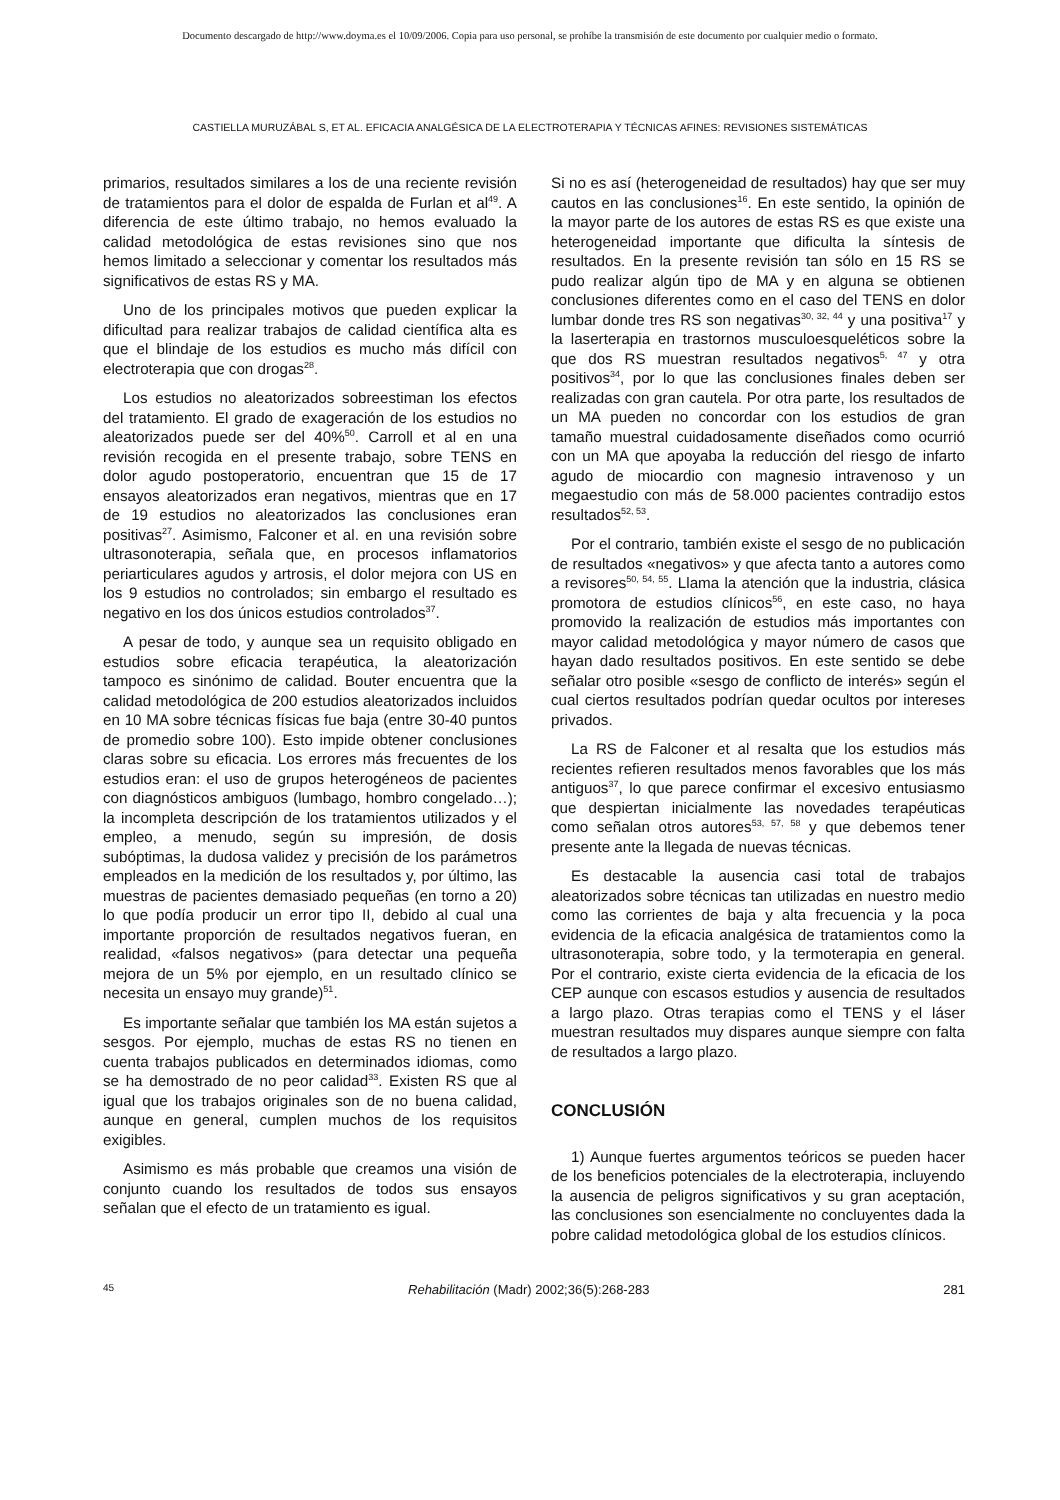Documento descargado de http://www.doyma.es el 10/09/2006. Copia para uso personal, se prohíbe la transmisión de este documento por cualquier medio o formato.
CASTIELLA MURUZÁBAL S, ET AL. EFICACIA ANALGÉSICA DE LA ELECTROTERAPIA Y TÉCNICAS AFINES: REVISIONES SISTEMÁTICAS
primarios, resultados similares a los de una reciente revisión de tratamientos para el dolor de espalda de Furlan et al<sup>49</sup>. A diferencia de este último trabajo, no hemos evaluado la calidad metodológica de estas revisiones sino que nos hemos limitado a seleccionar y comentar los resultados más significativos de estas RS y MA.
Uno de los principales motivos que pueden explicar la dificultad para realizar trabajos de calidad científica alta es que el blindaje de los estudios es mucho más difícil con electroterapia que con drogas<sup>28</sup>.
Los estudios no aleatorizados sobreestiman los efectos del tratamiento. El grado de exageración de los estudios no aleatorizados puede ser del 40%<sup>50</sup>. Carroll et al en una revisión recogida en el presente trabajo, sobre TENS en dolor agudo postoperatorio, encuentran que 15 de 17 ensayos aleatorizados eran negativos, mientras que en 17 de 19 estudios no aleatorizados las conclusiones eran positivas<sup>27</sup>. Asimismo, Falconer et al. en una revisión sobre ultrasonoterapia, señala que, en procesos inflamatorios periarticulares agudos y artrosis, el dolor mejora con US en los 9 estudios no controlados; sin embargo el resultado es negativo en los dos únicos estudios controlados<sup>37</sup>.
A pesar de todo, y aunque sea un requisito obligado en estudios sobre eficacia terapéutica, la aleatorización tampoco es sinónimo de calidad. Bouter encuentra que la calidad metodológica de 200 estudios aleatorizados incluidos en 10 MA sobre técnicas físicas fue baja (entre 30-40 puntos de promedio sobre 100). Esto impide obtener conclusiones claras sobre su eficacia. Los errores más frecuentes de los estudios eran: el uso de grupos heterogéneos de pacientes con diagnósticos ambiguos (lumbago, hombro congelado…); la incompleta descripción de los tratamientos utilizados y el empleo, a menudo, según su impresión, de dosis subóptimas, la dudosa validez y precisión de los parámetros empleados en la medición de los resultados y, por último, las muestras de pacientes demasiado pequeñas (en torno a 20) lo que podía producir un error tipo II, debido al cual una importante proporción de resultados negativos fueran, en realidad, «falsos negativos» (para detectar una pequeña mejora de un 5% por ejemplo, en un resultado clínico se necesita un ensayo muy grande)<sup>51</sup>.
Es importante señalar que también los MA están sujetos a sesgos. Por ejemplo, muchas de estas RS no tienen en cuenta trabajos publicados en determinados idiomas, como se ha demostrado de no peor calidad<sup>33</sup>. Existen RS que al igual que los trabajos originales son de no buena calidad, aunque en general, cumplen muchos de los requisitos exigibles.
Asimismo es más probable que creamos una visión de conjunto cuando los resultados de todos sus ensayos señalan que el efecto de un tratamiento es igual.
Si no es así (heterogeneidad de resultados) hay que ser muy cautos en las conclusiones<sup>16</sup>. En este sentido, la opinión de la mayor parte de los autores de estas RS es que existe una heterogeneidad importante que dificulta la síntesis de resultados. En la presente revisión tan sólo en 15 RS se pudo realizar algún tipo de MA y en alguna se obtienen conclusiones diferentes como en el caso del TENS en dolor lumbar donde tres RS son negativas<sup>30, 32, 44</sup> y una positiva<sup>17</sup> y la laserterapia en trastornos musculoesqueléticos sobre la que dos RS muestran resultados negativos<sup>5, 47</sup> y otra positivos<sup>34</sup>, por lo que las conclusiones finales deben ser realizadas con gran cautela. Por otra parte, los resultados de un MA pueden no concordar con los estudios de gran tamaño muestral cuidadosamente diseñados como ocurrió con un MA que apoyaba la reducción del riesgo de infarto agudo de miocardio con magnesio intravenoso y un megaestudio con más de 58.000 pacientes contradijo estos resultados<sup>52, 53</sup>.
Por el contrario, también existe el sesgo de no publicación de resultados «negativos» y que afecta tanto a autores como a revisores<sup>50, 54, 55</sup>. Llama la atención que la industria, clásica promotora de estudios clínicos<sup>56</sup>, en este caso, no haya promovido la realización de estudios más importantes con mayor calidad metodológica y mayor número de casos que hayan dado resultados positivos. En este sentido se debe señalar otro posible «sesgo de conflicto de interés» según el cual ciertos resultados podrían quedar ocultos por intereses privados.
La RS de Falconer et al resalta que los estudios más recientes refieren resultados menos favorables que los más antiguos<sup>37</sup>, lo que parece confirmar el excesivo entusiasmo que despiertan inicialmente las novedades terapéuticas como señalan otros autores<sup>53, 57, 58</sup> y que debemos tener presente ante la llegada de nuevas técnicas.
Es destacable la ausencia casi total de trabajos aleatorizados sobre técnicas tan utilizadas en nuestro medio como las corrientes de baja y alta frecuencia y la poca evidencia de la eficacia analgésica de tratamientos como la ultrasonoterapia, sobre todo, y la termoterapia en general. Por el contrario, existe cierta evidencia de la eficacia de los CEP aunque con escasos estudios y ausencia de resultados a largo plazo. Otras terapias como el TENS y el láser muestran resultados muy dispares aunque siempre con falta de resultados a largo plazo.
CONCLUSIÓN
1) Aunque fuertes argumentos teóricos se pueden hacer de los beneficios potenciales de la electroterapia, incluyendo la ausencia de peligros significativos y su gran aceptación, las conclusiones son esencialmente no concluyentes dada la pobre calidad metodológica global de los estudios clínicos.
45 Rehabilitación (Madr) 2002;36(5):268-283 281